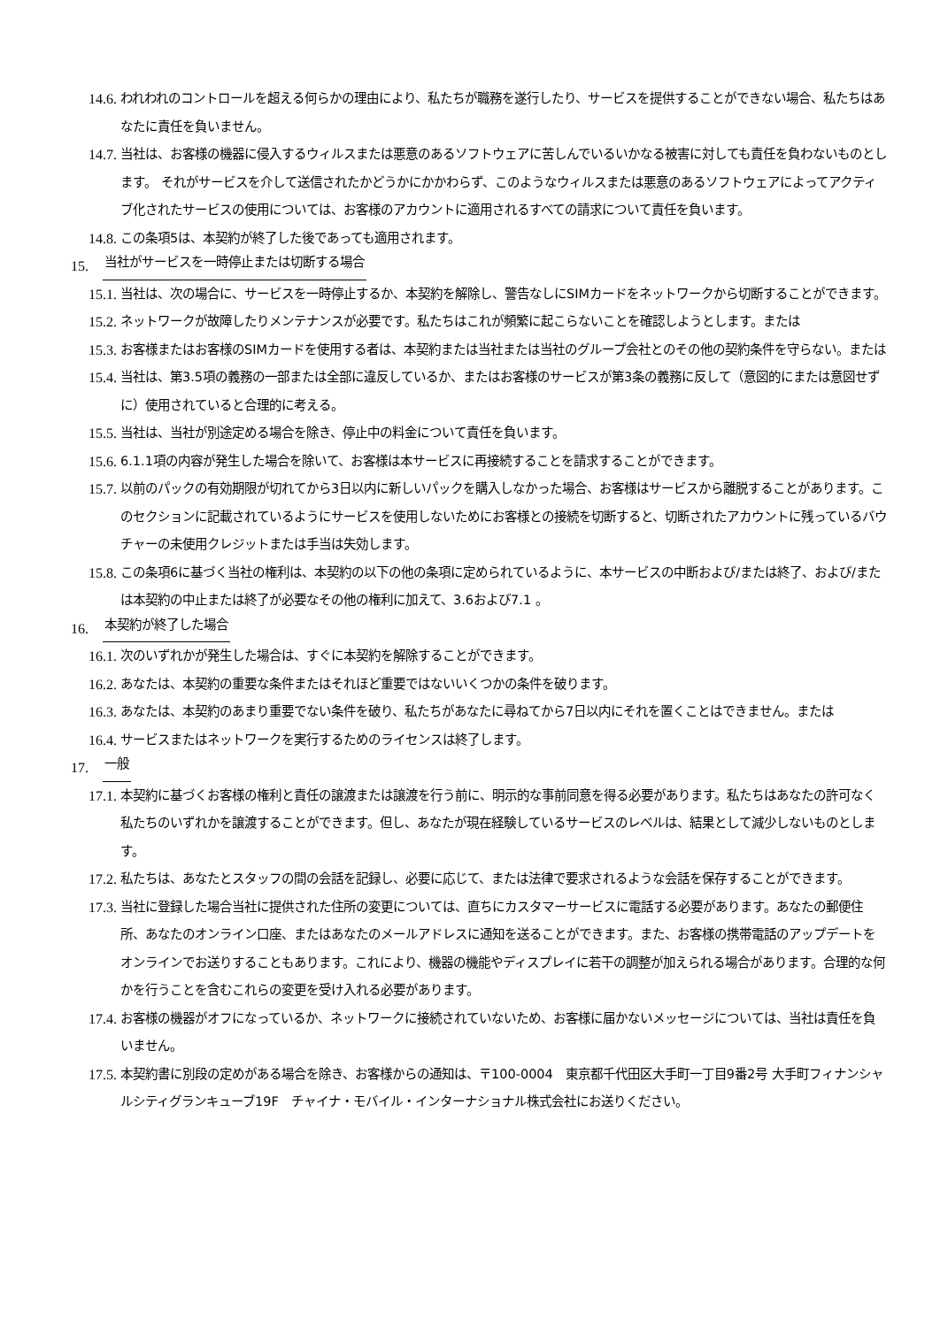14.6.
われわれのコントロールを超える何らかの理由により、私たちが職務を遂行したり、サービスを提供することができない場合、私たちはあなたに責任を負いません。
14.7.
当社は、お客様の機器に侵入するウィルスまたは悪意のあるソフトウェアに苦しんでいるいかなる被害に対しても責任を負わないものとします。 それがサービスを介して送信されたかどうかにかかわらず、このようなウィルスまたは悪意のあるソフトウェアによってアクティブ化されたサービスの使用については、お客様のアカウントに適用されるすべての請求について責任を負います。
14.8.
この条項5は、本契約が終了した後であっても適用されます。
15.
当社がサービスを一時停止または切断する場合
15.1.
当社は、次の場合に、サービスを一時停止するか、本契約を解除し、警告なしにSIMカードをネットワークから切断することができます。
15.2.
ネットワークが故障したりメンテナンスが必要です。私たちはこれが頻繁に起こらないことを確認しようとします。または
15.3.
お客様またはお客様のSIMカードを使用する者は、本契約または当社または当社のグループ会社とのその他の契約条件を守らない。または
15.4.
当社は、第3.5項の義務の一部または全部に違反しているか、またはお客様のサービスが第3条の義務に反して（意図的にまたは意図せずに）使用されていると合理的に考える。
15.5.
当社は、当社が別途定める場合を除き、停止中の料金について責任を負います。
15.6.
6.1.1項の内容が発生した場合を除いて、お客様は本サービスに再接続することを請求することができます。
15.7.
以前のパックの有効期限が切れてから3日以内に新しいパックを購入しなかった場合、お客様はサービスから離脱することがあります。このセクションに記載されているようにサービスを使用しないためにお客様との接続を切断すると、切断されたアカウントに残っているバウチャーの未使用クレジットまたは手当は失効します。
15.8.
この条項6に基づく当社の権利は、本契約の以下の他の条項に定められているように、本サービスの中断および/または終了、および/または本契約の中止または終了が必要なその他の権利に加えて、3.6および7.1 。
16.
本契約が終了した場合
16.1.
次のいずれかが発生した場合は、すぐに本契約を解除することができます。
16.2.
あなたは、本契約の重要な条件またはそれほど重要ではないいくつかの条件を破ります。
16.3.
あなたは、本契約のあまり重要でない条件を破り、私たちがあなたに尋ねてから7日以内にそれを置くことはできません。または
16.4.
サービスまたはネットワークを実行するためのライセンスは終了します。
17.
一般
17.1.
本契約に基づくお客様の権利と責任の譲渡または譲渡を行う前に、明示的な事前同意を得る必要があります。私たちはあなたの許可なく私たちのいずれかを譲渡することができます。但し、あなたが現在経験しているサービスのレベルは、結果として減少しないものとします。
17.2.
私たちは、あなたとスタッフの間の会話を記録し、必要に応じて、または法律で要求されるような会話を保存することができます。
17.3.
当社に登録した場合当社に提供された住所の変更については、直ちにカスタマーサービスに電話する必要があります。あなたの郵便住所、あなたのオンライン口座、またはあなたのメールアドレスに通知を送ることができます。また、お客様の携帯電話のアップデートをオンラインでお送りすることもあります。これにより、機器の機能やディスプレイに若干の調整が加えられる場合があります。合理的な何かを行うことを含むこれらの変更を受け入れる必要があります。
17.4.
お客様の機器がオフになっているか、ネットワークに接続されていないため、お客様に届かないメッセージについては、当社は責任を負いません。
17.5.
本契約書に別段の定めがある場合を除き、お客様からの通知は、〒100-0004　東京都千代田区大手町一丁目9番2号 大手町フィナンシャルシティグランキューブ19F　チャイナ・モバイル・インターナショナル株式会社にお送りください。